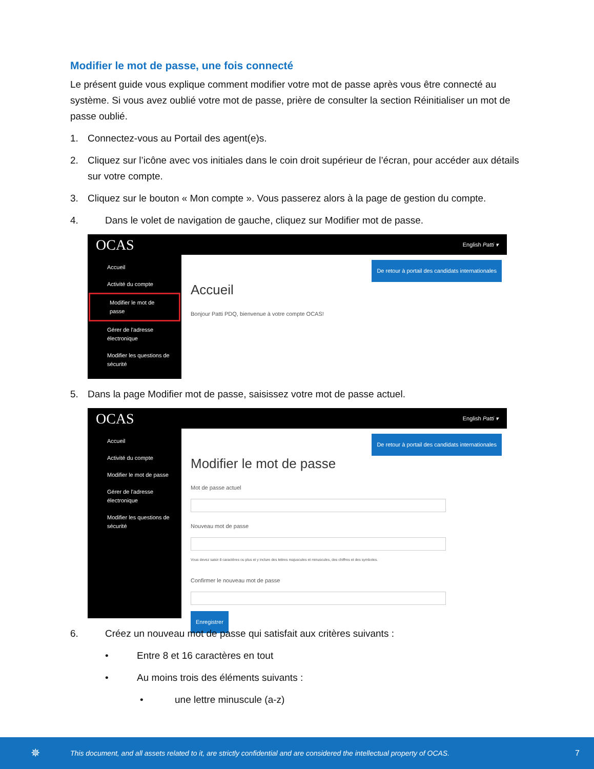Modifier le mot de passe, une fois connecté
Le présent guide vous explique comment modifier votre mot de passe après vous être connecté au système. Si vous avez oublié votre mot de passe, prière de consulter la section Réinitialiser un mot de passe oublié.
1. Connectez-vous au Portail des agent(e)s.
2. Cliquez sur l’icône avec vos initiales dans le coin droit supérieur de l’écran, pour accéder aux détails sur votre compte.
3. Cliquez sur le bouton « Mon compte ». Vous passerez alors à la page de gestion du compte.
4. Dans le volet de navigation de gauche, cliquez sur Modifier mot de passe.
OCAS English Patti ▾
Accueil
Activité du compte
Modifier le mot de passe
Gérer de l'adresse électronique
Modifier les questions de sécurité
De retour à portail des candidats internationales
Accueil
Bonjour Patti PDQ, bienvenue à votre compte OCAS!
5. Dans la page Modifier mot de passe, saisissez votre mot de passe actuel.
OCAS English Patti ▾
Accueil
Activité du compte
Modifier le mot de passe
Gérer de l'adresse électronique
Modifier les questions de sécurité
De retour à portail des candidats internationales
Modifier le mot de passe
Mot de passe actuel
Nouveau mot de passe
Vous devez saisir 8 caractères ou plus et y inclure des lettres majuscules et minuscules, des chiffres et des symboles.
Confirmer le nouveau mot de passe
Enregistrer
6. Créez un nouveau mot de passe qui satisfait aux critères suivants :
• Entre 8 et 16 caractères en tout
• Au moins trois des éléments suivants :
• une lettre minuscule (a-z)
✵ This document, and all assets related to it, are strictly confidential and are considered the intellectual property of OCAS. 7